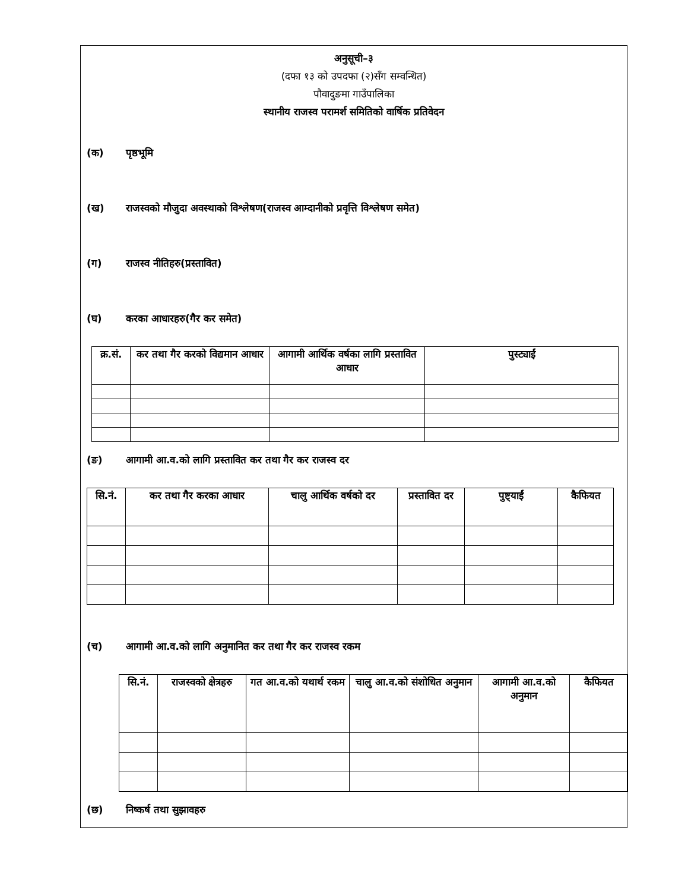अनुसूची–३
(दफा १३ को उपदफा (२)सँग सम्वन्धित)
पौवादुङमा गाउँपालिका
स्थानीय राजस्व परामर्श समितिको वार्षिक प्रतिवेदन
(क) पृष्ठभूमि
(ख) राजस्वको मौजुदा अवस्थाको विश्लेषण(राजस्व आम्दानीको प्रवृत्ति विश्लेषण समेत)
(ग) राजस्व नीतिहरु(प्रस्तावित)
(घ) करका आधारहरु(गैर कर समेत)
| क्र.सं. | कर तथा गैर करको विद्यमान आधार | आगामी आर्थिक वर्षका लागि प्रस्तावित आधार | पुस्ट्याईं |
| --- | --- | --- | --- |
(ङ) आगामी आ.व.को लागि प्रस्तावित कर तथा गैर कर राजस्व दर
| सि.नं. | कर तथा गैर करका आधार | चालु आर्थिक वर्षको दर | प्रस्तावित दर | पुष्ट्याईं | कैफियत |
| --- | --- | --- | --- | --- | --- |
(च) आगामी आ.व.को लागि अनुमानित कर तथा गैर कर राजस्व रकम
| सि.नं. | राजस्वको क्षेत्रहरु | गत आ.व.को यथार्थ रकम | चालु आ.व.को संशोधित अनुमान | आगामी आ.व.को अनुमान | कैफियत |
| --- | --- | --- | --- | --- | --- |
(छ) निष्कर्ष तथा सुझावहरु